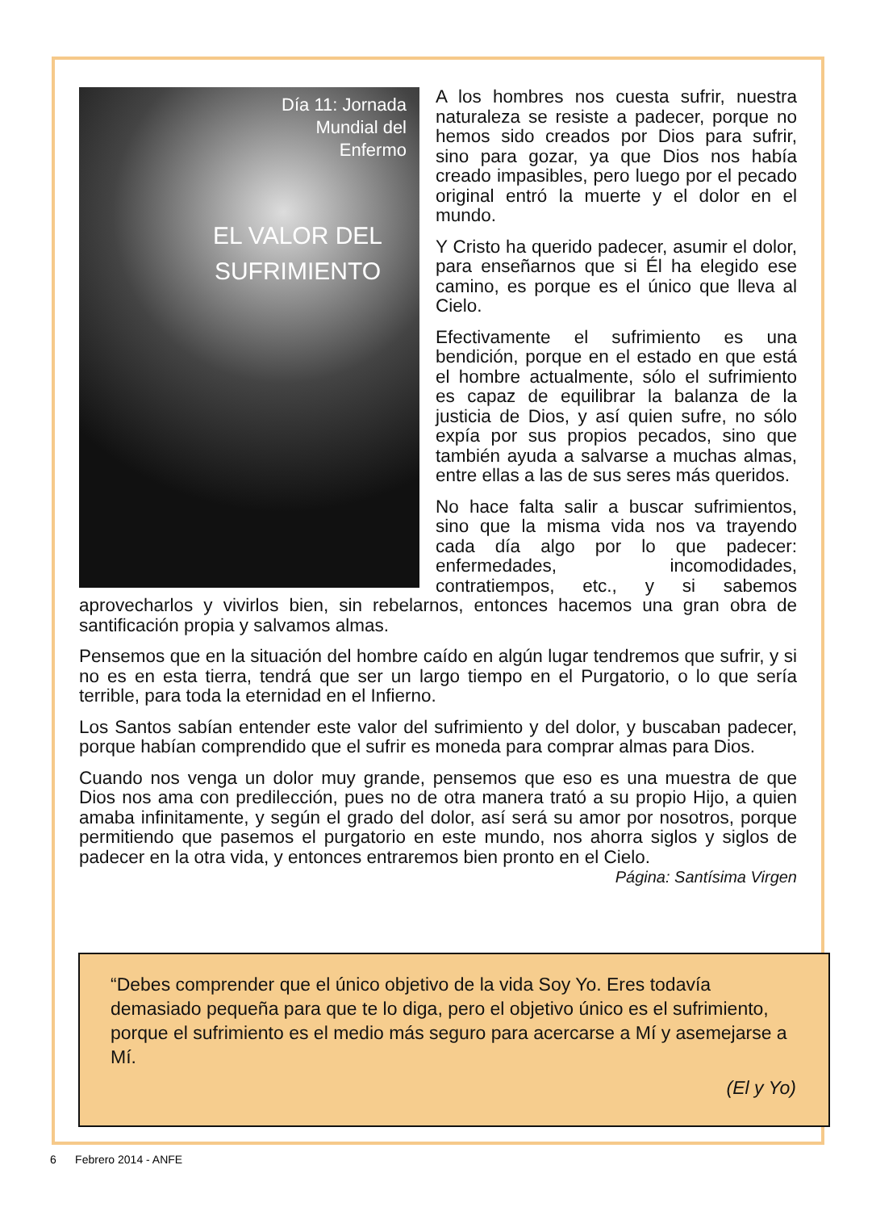Día 11: Jornada
Mundial del
Enfermo
EL VALOR DEL
SUFRIMIENTO
A los hombres nos cuesta sufrir, nuestra naturaleza se resiste a padecer, porque no hemos sido creados por Dios para sufrir, sino para gozar, ya que Dios nos había creado impasibles, pero luego por el pecado original entró la muerte y el dolor en el mundo.
Y Cristo ha querido padecer, asumir el dolor, para enseñarnos que si Él ha elegido ese camino, es porque es el único que lleva al Cielo.
Efectivamente el sufrimiento es una bendición, porque en el estado en que está el hombre actualmente, sólo el sufrimiento es capaz de equilibrar la balanza de la justicia de Dios, y así quien sufre, no sólo expía por sus propios pecados, sino que también ayuda a salvarse a muchas almas, entre ellas a las de sus seres más queridos.
No hace falta salir a buscar sufrimientos, sino que la misma vida nos va trayendo cada día algo por lo que padecer: enfermedades, incomodidades, contratiempos, etc., y si sabemos aprovecharlos y vivirlos bien, sin rebelarnos, entonces hacemos una gran obra de santificación propia y salvamos almas.
Pensemos que en la situación del hombre caído en algún lugar tendremos que sufrir, y si no es en esta tierra, tendrá que ser un largo tiempo en el Purgatorio, o lo que sería terrible, para toda la eternidad en el Infierno.
Los Santos sabían entender este valor del sufrimiento y del dolor, y buscaban padecer, porque habían comprendido que el sufrir es moneda para comprar almas para Dios.
Cuando nos venga un dolor muy grande, pensemos que eso es una muestra de que Dios nos ama con predilección, pues no de otra manera trató a su propio Hijo, a quien amaba infinitamente, y según el grado del dolor, así será su amor por nosotros, porque permitiendo que pasemos el purgatorio en este mundo, nos ahorra siglos y siglos de padecer en la otra vida, y entonces entraremos bien pronto en el Cielo.
Página: Santísima Virgen
“Debes comprender que el único objetivo de la vida Soy Yo. Eres todavía demasiado pequeña para que te lo diga, pero el objetivo único es el sufrimiento, porque el sufrimiento es el medio más seguro para acercarse a Mí y asemejarse a Mí.
(El y Yo)
6 Febrero 2014 - ANFE